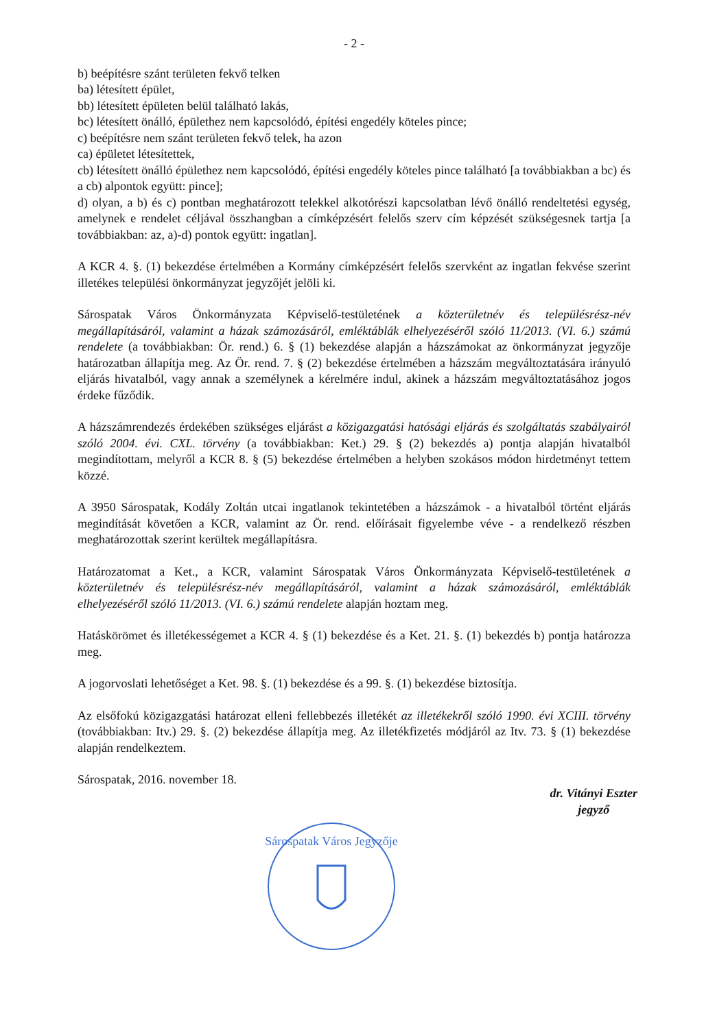- 2 -
b) beépítésre szánt területen fekvő telken
ba) létesített épület,
bb) létesített épületen belül található lakás,
bc) létesített önálló, épülethez nem kapcsolódó, építési engedély köteles pince;
c) beépítésre nem szánt területen fekvő telek, ha azon
ca) épületet létesítettek,
cb) létesített önálló épülethez nem kapcsolódó, építési engedély köteles pince található [a továbbiakban a bc) és a cb) alpontok együtt: pince];
d) olyan, a b) és c) pontban meghatározott telekkel alkotórészi kapcsolatban lévő önálló rendeltetési egység, amelynek e rendelet céljával összhangban a címképzésért felelős szerv cím képzését szükségesnek tartja [a továbbiakban: az, a)-d) pontok együtt: ingatlan].
A KCR 4. §. (1) bekezdése értelmében a Kormány címképzésért felelős szervként az ingatlan fekvése szerint illetékes települési önkormányzat jegyzőjét jelöli ki.
Sárospatak Város Önkormányzata Képviselő-testületének a közterületnév és településrész-név megállapításáról, valamint a házak számozásáról, emléktáblák elhelyezéséről szóló 11/2013. (VI. 6.) számú rendelete (a továbbiakban: Ör. rend.) 6. § (1) bekezdése alapján a házszámokat az önkormányzat jegyzője határozatban állapítja meg. Az Ör. rend. 7. § (2) bekezdése értelmében a házszám megváltoztatására irányuló eljárás hivatalból, vagy annak a személynek a kérelmére indul, akinek a házszám megváltoztatásához jogos érdeke fűződik.
A házszámrendezés érdekében szükséges eljárást a közigazgatási hatósági eljárás és szolgáltatás szabályairól szóló 2004. évi. CXL. törvény (a továbbiakban: Ket.) 29. § (2) bekezdés a) pontja alapján hivatalból megindítottam, melyről a KCR 8. § (5) bekezdése értelmében a helyben szokásos módon hirdetményt tettem közzé.
A 3950 Sárospatak, Kodály Zoltán utcai ingatlanok tekintetében a házszámok - a hivatalból történt eljárás megindítását követően a KCR, valamint az Ör. rend. előírásait figyelembe véve - a rendelkező részben meghatározottak szerint kerültek megállapításra.
Határozatomat a Ket., a KCR, valamint Sárospatak Város Önkormányzata Képviselő-testületének a közterületnév és településrész-név megállapításáról, valamint a házak számozásáról, emléktáblák elhelyezéséről szóló 11/2013. (VI. 6.) számú rendelete alapján hoztam meg.
Hatáskörömet és illetékességemet a KCR 4. § (1) bekezdése és a Ket. 21. §. (1) bekezdés b) pontja határozza meg.
A jogorvoslati lehetőséget a Ket. 98. §. (1) bekezdése és a 99. §. (1) bekezdése biztosítja.
Az elsőfokú közigazgatási határozat elleni fellebbezés illetékét az illetékekről szóló 1990. évi XCIII. törvény (továbbiakban: Itv.) 29. §. (2) bekezdése állapítja meg. Az illetékfizetés módjáról az Itv. 73. § (1) bekezdése alapján rendelkeztem.
Sárospatak, 2016. november 18.
dr. Vitányi Eszter
jegyző
Sárospatak Város Jegyzője